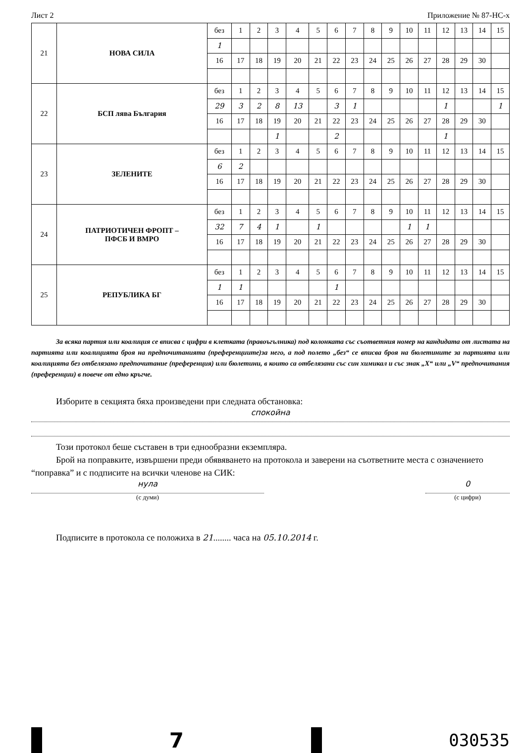Лист 2 Приложение № 87-НС-х
| 21 | НОВА СИЛА | без | 1 | 2 | 3 | 4 | 5 | 6 | 7 | 8 | 9 | 10 | 11 | 12 | 13 | 14 | 15 |
| | | 1 | | | | | | | | | | | | | | | |
| | | 16 | 17 | 18 | 19 | 20 | 21 | 22 | 23 | 24 | 25 | 26 | 27 | 28 | 29 | 30 | |
| 22 | БСП лява България | без | 1 | 2 | 3 | 4 | 5 | 6 | 7 | 8 | 9 | 10 | 11 | 12 | 13 | 14 | 15 |
| | | 29 | 3 | 2 | 8 | 13 | | 3 | 1 | | | | | 1 | | | 1 |
| | | 16 | 17 | 18 | 19 | 20 | 21 | 22 | 23 | 24 | 25 | 26 | 27 | 28 | 29 | 30 | |
| | | | | | 1 | | | 2 | | | | | | 1 | | | |
| 23 | ЗЕЛЕНИТЕ | без | 1 | 2 | 3 | 4 | 5 | 6 | 7 | 8 | 9 | 10 | 11 | 12 | 13 | 14 | 15 |
| | | 6 | 2 | | | | | | | | | | | | | | |
| | | 16 | 17 | 18 | 19 | 20 | 21 | 22 | 23 | 24 | 25 | 26 | 27 | 28 | 29 | 30 | |
| 24 | ПАТРИОТИЧЕН ФРОПТ – ПФСБ И ВМРО | без | 1 | 2 | 3 | 4 | 5 | 6 | 7 | 8 | 9 | 10 | 11 | 12 | 13 | 14 | 15 |
| | | 32 | 7 | 4 | 1 | | 1 | | | | | 1 | 1 | | | | |
| | | 16 | 17 | 18 | 19 | 20 | 21 | 22 | 23 | 24 | 25 | 26 | 27 | 28 | 29 | 30 | |
| 25 | РЕПУБЛИКА БГ | без | 1 | 2 | 3 | 4 | 5 | 6 | 7 | 8 | 9 | 10 | 11 | 12 | 13 | 14 | 15 |
| | | 1 | 1 | | | | | 1 | | | | | | | | | |
| | | 16 | 17 | 18 | 19 | 20 | 21 | 22 | 23 | 24 | 25 | 26 | 27 | 28 | 29 | 30 | |
За всяка партия или коалиция се вписва с цифри в клетката (правоъгълника) под колонката със съответния номер на кандидата от листата на партията или коалицията броя на предпочитанията (преференциите)за него, а под полето „без“ се вписва броя на бюлетините за партията или коалицията без отбелязано предпочитание (преференция) или бюлетини, в които са отбелязани със син химикал и със знак „X“ или „V“ предпочитания (преференции) в повече от едно кръгче.
Изборите в секцията бяха произведени при следната обстановка:
спокойна
Този протокол беше съставен в три еднообразни екземпляра.
Брой на поправките, извършени преди обявяването на протокола и заверени на съответните места с означението “поправка” и с подписите на всички членове на СИК:
нула
(с думи)
0
(с цифри)
Подписите в протокола се положиха в 21........ часа на 05.10.2014 г.
7
030535